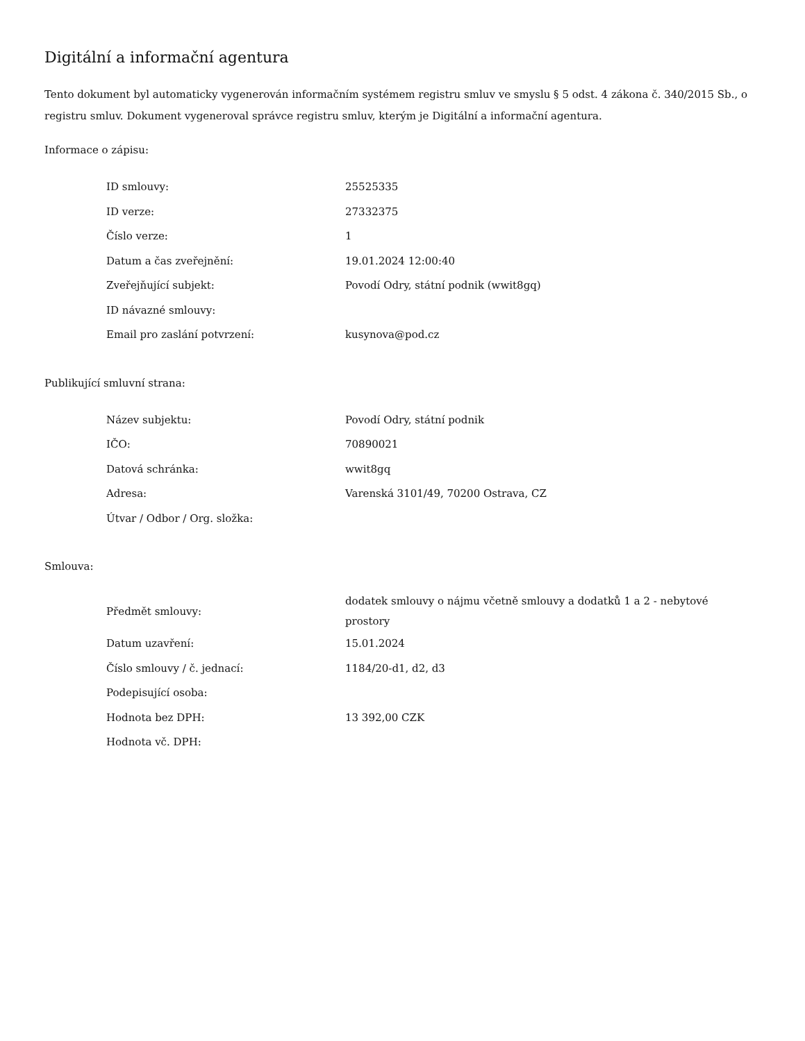Digitální a informační agentura
Tento dokument byl automaticky vygenerován informačním systémem registru smluv ve smyslu § 5 odst. 4 zákona č. 340/2015 Sb., o registru smluv. Dokument vygeneroval správce registru smluv, kterým je Digitální a informační agentura.
Informace o zápisu:
| ID smlouvy: | 25525335 |
| ID verze: | 27332375 |
| Číslo verze: | 1 |
| Datum a čas zveřejnění: | 19.01.2024 12:00:40 |
| Zveřejňující subjekt: | Povodí Odry, státní podnik (wwit8gq) |
| ID návazné smlouvy: | |
| Email pro zaslání potvrzení: | kusynova@pod.cz |
Publikující smluvní strana:
| Název subjektu: | Povodí Odry, státní podnik |
| IČO: | 70890021 |
| Datová schránka: | wwit8gq |
| Adresa: | Varenská 3101/49, 70200 Ostrava, CZ |
| Útvar / Odbor / Org. složka: | |
Smlouva:
| Předmět smlouvy: | dodatek smlouvy o nájmu včetně smlouvy a dodatků 1 a 2 - nebytové prostory |
| Datum uzavření: | 15.01.2024 |
| Číslo smlouvy / č. jednací: | 1184/20-d1, d2, d3 |
| Podepisující osoba: | |
| Hodnota bez DPH: | 13 392,00 CZK |
| Hodnota vč. DPH: | |